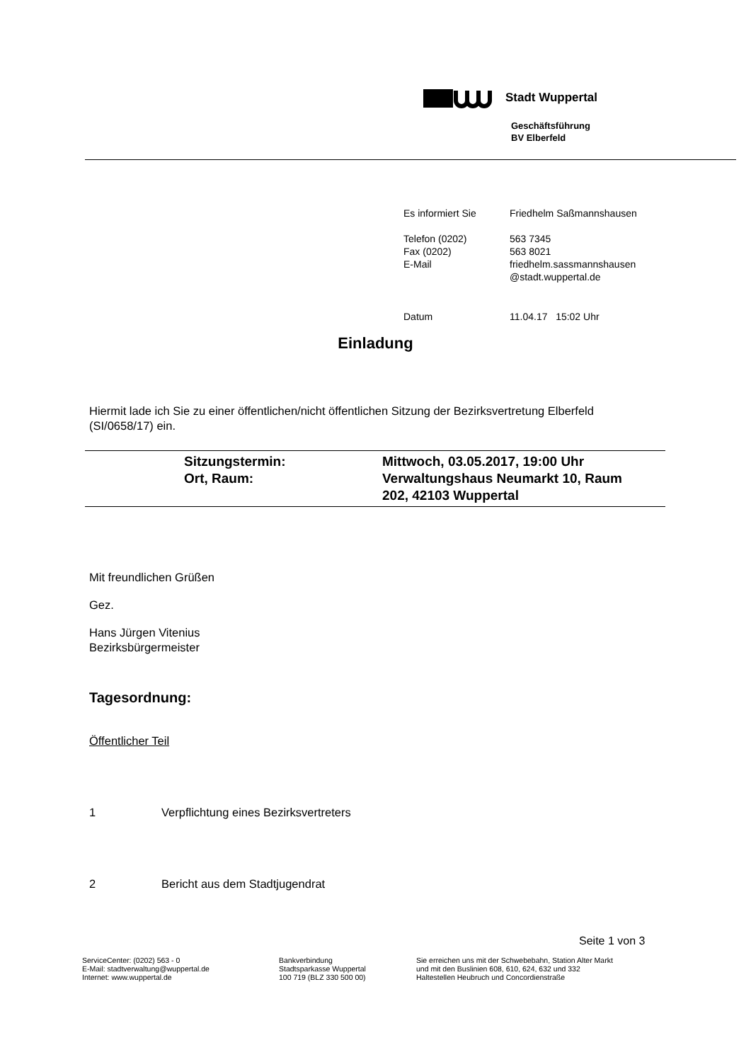Stadt Wuppertal
Geschäftsführung
BV Elberfeld
| Es informiert Sie | Friedhelm Saßmannshausen |
| Telefon (0202) Fax (0202) E-Mail | 563 7345 563 8021 friedhelm.sassmannshausen @stadt.wuppertal.de |
| Datum | 11.04.17 15:02 Uhr |
Einladung
Hiermit lade ich Sie zu einer öffentlichen/nicht öffentlichen Sitzung der Bezirksvertretung Elberfeld (SI/0658/17) ein.
| | Sitzungstermin: | Mittwoch, 03.05.2017, 19:00 Uhr |
| | Ort, Raum: | Verwaltungshaus Neumarkt 10, Raum 202, 42103 Wuppertal |
Mit freundlichen Grüßen
Gez.
Hans Jürgen Vitenius
Bezirksbürgermeister
Tagesordnung:
Öffentlicher Teil
1 Verpflichtung eines Bezirksvertreters
2 Bericht aus dem Stadtjugendrat
Seite 1 von 3
ServiceCenter: (0202) 563 - 0
E-Mail: stadtverwaltung@wuppertal.de
Internet: www.wuppertal.de
Bankverbindung
Stadtsparkasse Wuppertal
100 719 (BLZ 330 500 00)
Sie erreichen uns mit der Schwebebahn, Station Alter Markt
und mit den Buslinien 608, 610, 624, 632 und 332
Haltestellen Heubruch und Concordienstraße